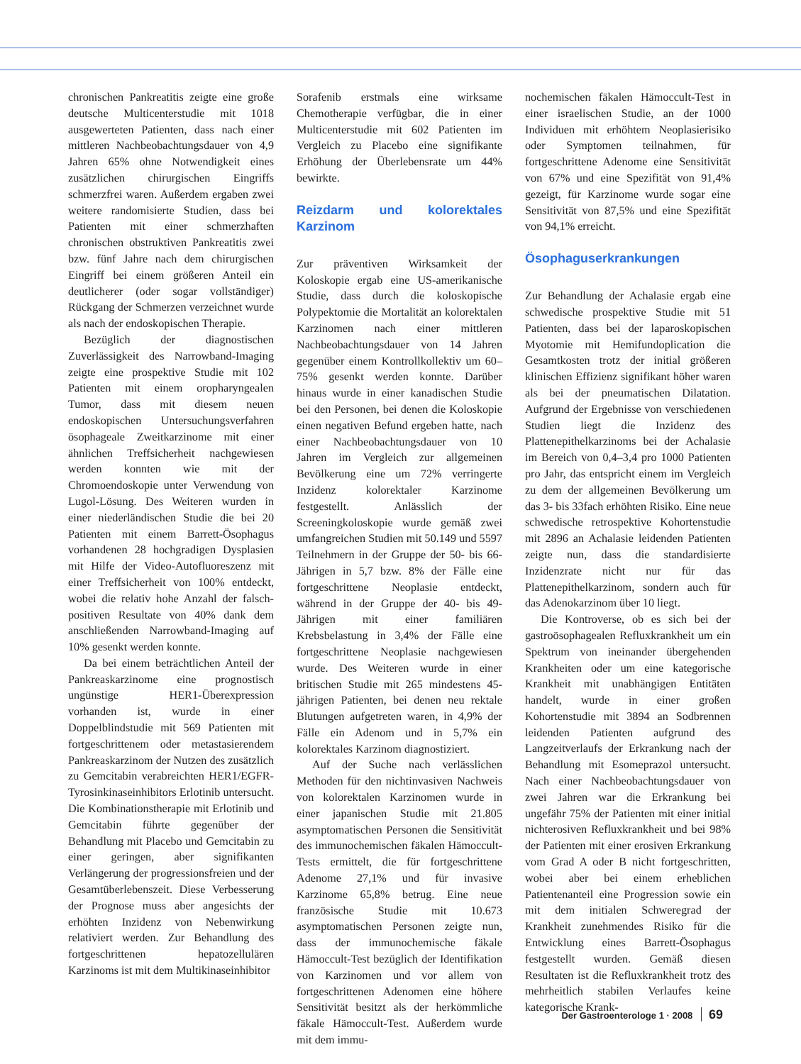chronischen Pankreatitis zeigte eine große deutsche Multicenterstudie mit 1018 ausgewerteten Patienten, dass nach einer mittleren Nachbeobachtungsdauer von 4,9 Jahren 65% ohne Notwendigkeit eines zusätzlichen chirurgischen Eingriffs schmerzfrei waren. Außerdem ergaben zwei weitere randomisierte Studien, dass bei Patienten mit einer schmerzhaften chronischen obstruktiven Pankreatitis zwei bzw. fünf Jahre nach dem chirurgischen Eingriff bei einem größeren Anteil ein deutlicherer (oder sogar vollständiger) Rückgang der Schmerzen verzeichnet wurde als nach der endoskopischen Therapie.
Bezüglich der diagnostischen Zuverlässigkeit des Narrowband-Imaging zeigte eine prospektive Studie mit 102 Patienten mit einem oropharyngealen Tumor, dass mit diesem neuen endoskopischen Untersuchungsverfahren ösophageale Zweitkarzinome mit einer ähnlichen Treffsicherheit nachgewiesen werden konnten wie mit der Chromoendoskopie unter Verwendung von Lugol-Lösung. Des Weiteren wurden in einer niederländischen Studie die bei 20 Patienten mit einem Barrett-Ösophagus vorhandenen 28 hochgradigen Dysplasien mit Hilfe der Video-Autofluoreszenz mit einer Treffsicherheit von 100% entdeckt, wobei die relativ hohe Anzahl der falsch-positiven Resultate von 40% dank dem anschließenden Narrowband-Imaging auf 10% gesenkt werden konnte.
Da bei einem beträchtlichen Anteil der Pankreaskarzinome eine prognostisch ungünstige HER1-Überexpression vorhanden ist, wurde in einer Doppelblindstudie mit 569 Patienten mit fortgeschrittenem oder metastasierendem Pankreaskarzinom der Nutzen des zusätzlich zu Gemcitabin verabreichten HER1/EGFR-Tyrosinkinaseinhibitors Erlotinib untersucht. Die Kombinationstherapie mit Erlotinib und Gemcitabin führte gegenüber der Behandlung mit Placebo und Gemcitabin zu einer geringen, aber signifikanten Verlängerung der progressionsfreien und der Gesamtüberlebenszeit. Diese Verbesserung der Prognose muss aber angesichts der erhöhten Inzidenz von Nebenwirkung relativiert werden. Zur Behandlung des fortgeschrittenen hepatozellulären Karzinoms ist mit dem Multikinaseinhibitor
Sorafenib erstmals eine wirksame Chemotherapie verfügbar, die in einer Multicenterstudie mit 602 Patienten im Vergleich zu Placebo eine signifikante Erhöhung der Überlebensrate um 44% bewirkte.
Reizdarm und kolorektales Karzinom
Zur präventiven Wirksamkeit der Koloskopie ergab eine US-amerikanische Studie, dass durch die koloskopische Polypektomie die Mortalität an kolorektalen Karzinomen nach einer mittleren Nachbeobachtungsdauer von 14 Jahren gegenüber einem Kontrollkollektiv um 60–75% gesenkt werden konnte. Darüber hinaus wurde in einer kanadischen Studie bei den Personen, bei denen die Koloskopie einen negativen Befund ergeben hatte, nach einer Nachbeobachtungsdauer von 10 Jahren im Vergleich zur allgemeinen Bevölkerung eine um 72% verringerte Inzidenz kolorektaler Karzinome festgestellt. Anlässlich der Screeningkoloskopie wurde gemäß zwei umfangreichen Studien mit 50.149 und 5597 Teilnehmern in der Gruppe der 50- bis 66-Jährigen in 5,7 bzw. 8% der Fälle eine fortgeschrittene Neoplasie entdeckt, während in der Gruppe der 40- bis 49-Jährigen mit einer familiären Krebsbelastung in 3,4% der Fälle eine fortgeschrittene Neoplasie nachgewiesen wurde. Des Weiteren wurde in einer britischen Studie mit 265 mindestens 45-jährigen Patienten, bei denen neu rektale Blutungen aufgetreten waren, in 4,9% der Fälle ein Adenom und in 5,7% ein kolorektales Karzinom diagnostiziert.
Auf der Suche nach verlässlichen Methoden für den nichtinvasiven Nachweis von kolorektalen Karzinomen wurde in einer japanischen Studie mit 21.805 asymptomatischen Personen die Sensitivität des immunochemischen fäkalen Hämoccult-Tests ermittelt, die für fortgeschrittene Adenome 27,1% und für invasive Karzinome 65,8% betrug. Eine neue französische Studie mit 10.673 asymptomatischen Personen zeigte nun, dass der immunochemische fäkale Hämoccult-Test bezüglich der Identifikation von Karzinomen und vor allem von fortgeschrittenen Adenomen eine höhere Sensitivität besitzt als der herkömmliche fäkale Hämoccult-Test. Außerdem wurde mit dem immu-
nochemischen fäkalen Hämoccult-Test in einer israelischen Studie, an der 1000 Individuen mit erhöhtem Neoplasierisiko oder Symptomen teilnahmen, für fortgeschrittene Adenome eine Sensitivität von 67% und eine Spezifität von 91,4% gezeigt, für Karzinome wurde sogar eine Sensitivität von 87,5% und eine Spezifität von 94,1% erreicht.
Ösophaguserkrankungen
Zur Behandlung der Achalasie ergab eine schwedische prospektive Studie mit 51 Patienten, dass bei der laparoskopischen Myotomie mit Hemifundoplication die Gesamtkosten trotz der initial größeren klinischen Effizienz signifikant höher waren als bei der pneumatischen Dilatation. Aufgrund der Ergebnisse von verschiedenen Studien liegt die Inzidenz des Plattenepithelkarzinoms bei der Achalasie im Bereich von 0,4–3,4 pro 1000 Patienten pro Jahr, das entspricht einem im Vergleich zu dem der allgemeinen Bevölkerung um das 3- bis 33fach erhöhten Risiko. Eine neue schwedische retrospektive Kohortenstudie mit 2896 an Achalasie leidenden Patienten zeigte nun, dass die standardisierte Inzidenzrate nicht nur für das Plattenepithelkarzinom, sondern auch für das Adenokarzinom über 10 liegt.
Die Kontroverse, ob es sich bei der gastroösophagealen Refluxkrankheit um ein Spektrum von ineinander übergehenden Krankheiten oder um eine kategorische Krankheit mit unabhängigen Entitäten handelt, wurde in einer großen Kohortenstudie mit 3894 an Sodbrennen leidenden Patienten aufgrund des Langzeitverlaufs der Erkrankung nach der Behandlung mit Esomeprazol untersucht. Nach einer Nachbeobachtungsdauer von zwei Jahren war die Erkrankung bei ungefähr 75% der Patienten mit einer initial nichterosiven Refluxkrankheit und bei 98% der Patienten mit einer erosiven Erkrankung vom Grad A oder B nicht fortgeschritten, wobei aber bei einem erheblichen Patientenanteil eine Progression sowie ein mit dem initialen Schweregrad der Krankheit zunehmendes Risiko für die Entwicklung eines Barrett-Ösophagus festgestellt wurden. Gemäß diesen Resultaten ist die Refluxkrankheit trotz des mehrheitlich stabilen Verlaufes keine kategorische Krank-
Der Gastroenterologe 1 · 2008 69